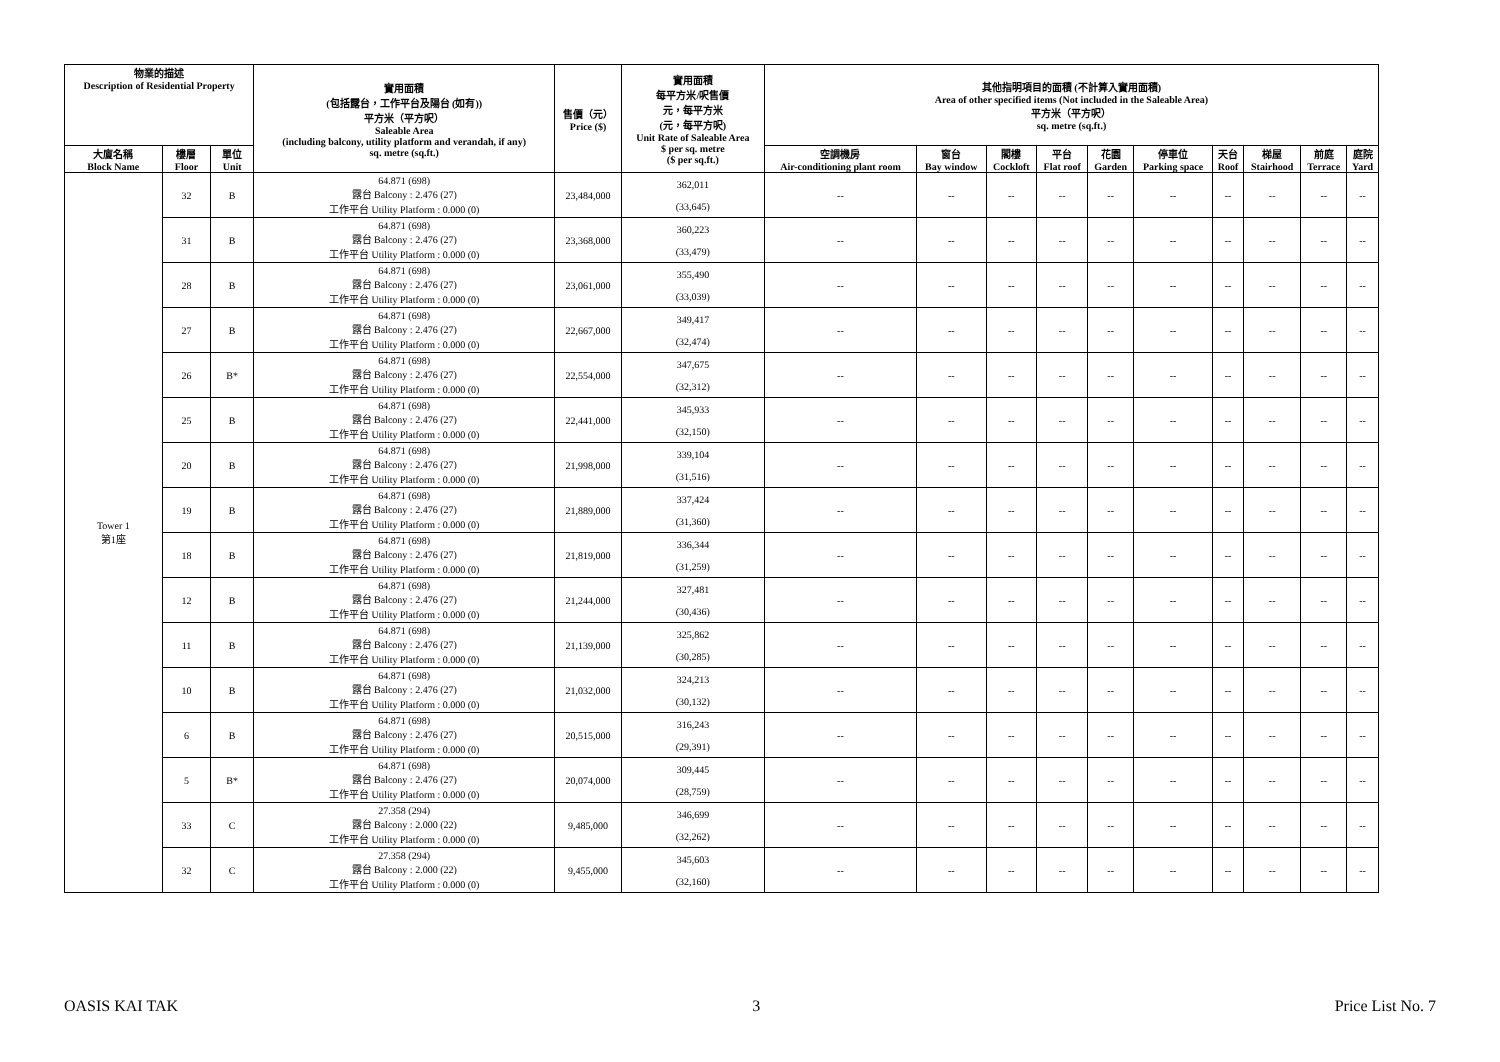| 物業的描述 Description of Residential Property | | | 實用面積 (包括露台，工作平台及陽台 (如有)) 平方米（平方呎） Saleable Area (including balcony, utility platform and verandah, if any) sq. metre (sq.ft.) | 售價（元） Price ($) | 實用面積 每平方米/呎售價 元，每平方米 (元，每平方呎) Unit Rate of Saleable Area $ per sq. metre ($ per sq.ft.) | 其他指明項目的面積 (不計算入實用面積) Area of other specified items (Not included in the Saleable Area) 平方米（平方呎） sq. metre (sq.ft.) | | | | | | | | | |
| --- | --- | --- | --- | --- | --- | --- | --- | --- | --- | --- | --- | --- | --- | --- | --- |
| 大廈名稱 Block Name | 樓層 Floor | 單位 Unit | | | | 空調機房 Air-conditioning plant room | 窗台 Bay window | 閣樓 Cockloft | 平台 Flat roof | 花園 Garden | 停車位 Parking space | 天台 Roof | 梯屋 Stairhood | 前庭 Terrace | 庭院 Yard |
| Tower 1 第1座 | 32 | B | 64.871 (698) 露台 Balcony : 2.476 (27) 工作平台 Utility Platform : 0.000 (0) | 23,484,000 | 362,011 (33,645) | -- | -- | -- | -- | -- | -- | -- | -- | -- | -- |
| | 31 | B | 64.871 (698) 露台 Balcony : 2.476 (27) 工作平台 Utility Platform : 0.000 (0) | 23,368,000 | 360,223 (33,479) | -- | -- | -- | -- | -- | -- | -- | -- | -- | -- |
| | 28 | B | 64.871 (698) 露台 Balcony : 2.476 (27) 工作平台 Utility Platform : 0.000 (0) | 23,061,000 | 355,490 (33,039) | -- | -- | -- | -- | -- | -- | -- | -- | -- | -- |
| | 27 | B | 64.871 (698) 露台 Balcony : 2.476 (27) 工作平台 Utility Platform : 0.000 (0) | 22,667,000 | 349,417 (32,474) | -- | -- | -- | -- | -- | -- | -- | -- | -- | -- |
| | 26 | B* | 64.871 (698) 露台 Balcony : 2.476 (27) 工作平台 Utility Platform : 0.000 (0) | 22,554,000 | 347,675 (32,312) | -- | -- | -- | -- | -- | -- | -- | -- | -- | -- |
| | 25 | B | 64.871 (698) 露台 Balcony : 2.476 (27) 工作平台 Utility Platform : 0.000 (0) | 22,441,000 | 345,933 (32,150) | -- | -- | -- | -- | -- | -- | -- | -- | -- | -- |
| | 20 | B | 64.871 (698) 露台 Balcony : 2.476 (27) 工作平台 Utility Platform : 0.000 (0) | 21,998,000 | 339,104 (31,516) | -- | -- | -- | -- | -- | -- | -- | -- | -- | -- |
| | 19 | B | 64.871 (698) 露台 Balcony : 2.476 (27) 工作平台 Utility Platform : 0.000 (0) | 21,889,000 | 337,424 (31,360) | -- | -- | -- | -- | -- | -- | -- | -- | -- | -- |
| | 18 | B | 64.871 (698) 露台 Balcony : 2.476 (27) 工作平台 Utility Platform : 0.000 (0) | 21,819,000 | 336,344 (31,259) | -- | -- | -- | -- | -- | -- | -- | -- | -- | -- |
| | 12 | B | 64.871 (698) 露台 Balcony : 2.476 (27) 工作平台 Utility Platform : 0.000 (0) | 21,244,000 | 327,481 (30,436) | -- | -- | -- | -- | -- | -- | -- | -- | -- | -- |
| | 11 | B | 64.871 (698) 露台 Balcony : 2.476 (27) 工作平台 Utility Platform : 0.000 (0) | 21,139,000 | 325,862 (30,285) | -- | -- | -- | -- | -- | -- | -- | -- | -- | -- |
| | 10 | B | 64.871 (698) 露台 Balcony : 2.476 (27) 工作平台 Utility Platform : 0.000 (0) | 21,032,000 | 324,213 (30,132) | -- | -- | -- | -- | -- | -- | -- | -- | -- | -- |
| | 6 | B | 64.871 (698) 露台 Balcony : 2.476 (27) 工作平台 Utility Platform : 0.000 (0) | 20,515,000 | 316,243 (29,391) | -- | -- | -- | -- | -- | -- | -- | -- | -- | -- |
| | 5 | B* | 64.871 (698) 露台 Balcony : 2.476 (27) 工作平台 Utility Platform : 0.000 (0) | 20,074,000 | 309,445 (28,759) | -- | -- | -- | -- | -- | -- | -- | -- | -- | -- |
| | 33 | C | 27.358 (294) 露台 Balcony : 2.000 (22) 工作平台 Utility Platform : 0.000 (0) | 9,485,000 | 346,699 (32,262) | -- | -- | -- | -- | -- | -- | -- | -- | -- | -- |
| | 32 | C | 27.358 (294) 露台 Balcony : 2.000 (22) 工作平台 Utility Platform : 0.000 (0) | 9,455,000 | 345,603 (32,160) | -- | -- | -- | -- | -- | -- | -- | -- | -- | -- |
OASIS KAI TAK 3 Price List No. 7